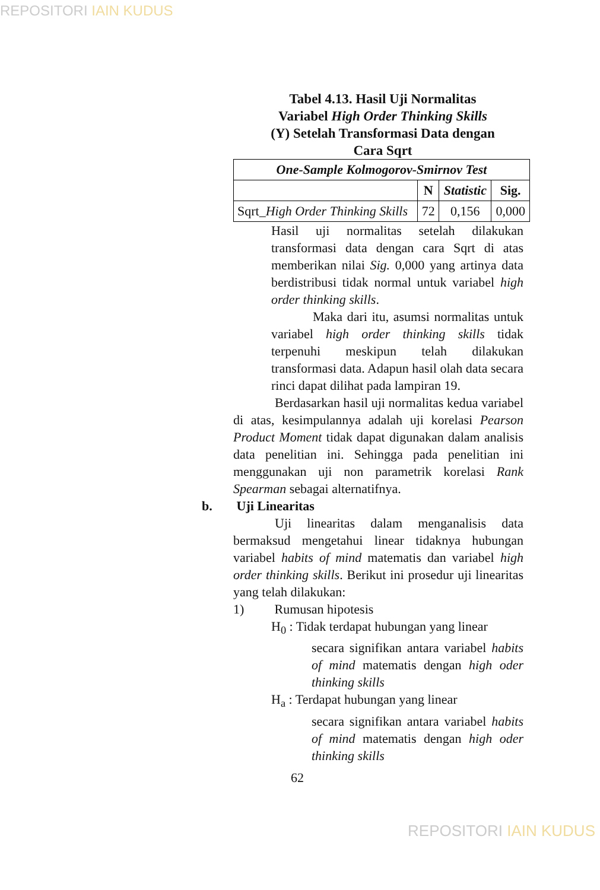REPOSITORI IAIN KUDUS
Tabel 4.13. Hasil Uji Normalitas
Variabel High Order Thinking Skills
(Y) Setelah Transformasi Data dengan
Cara Sqrt
| One-Sample Kolmogorov-Smirnov Test | | | |
| --- | --- | --- | --- |
| | N | Statistic | Sig. |
| Sqrt_ High Order Thinking Skills | 72 | 0,156 | 0,000 |
Hasil uji normalitas setelah dilakukan transformasi data dengan cara Sqrt di atas memberikan nilai Sig. 0,000 yang artinya data berdistribusi tidak normal untuk variabel high order thinking skills.
Maka dari itu, asumsi normalitas untuk variabel high order thinking skills tidak terpenuhi meskipun telah dilakukan transformasi data. Adapun hasil olah data secara rinci dapat dilihat pada lampiran 19.
Berdasarkan hasil uji normalitas kedua variabel di atas, kesimpulannya adalah uji korelasi Pearson Product Moment tidak dapat digunakan dalam analisis data penelitian ini. Sehingga pada penelitian ini menggunakan uji non parametrik korelasi Rank Spearman sebagai alternatifnya.
b. Uji Linearitas
Uji linearitas dalam menganalisis data bermaksud mengetahui linear tidaknya hubungan variabel habits of mind matematis dan variabel high order thinking skills. Berikut ini prosedur uji linearitas yang telah dilakukan:
1) Rumusan hipotesis
H<sub>0</sub> : Tidak terdapat hubungan yang linear
secara signifikan antara variabel habits of mind matematis dengan high oder thinking skills
H<sub>a</sub> : Terdapat hubungan yang linear
secara signifikan antara variabel habits of mind matematis dengan high oder thinking skills
62
REPOSITORI IAIN KUDUS